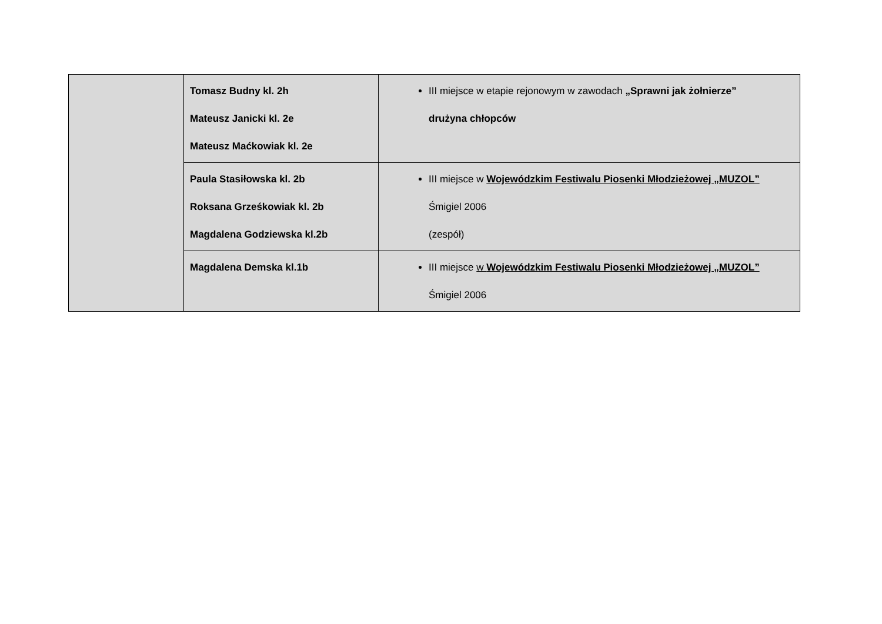| | Tomasz Budny kl. 2h Mateusz Janicki kl. 2e Mateusz Maćkowiak kl. 2e | III miejsce w etapie rejonowym w zawodach „Sprawni jak żołnierze” drużyna chłopców |
| | Paula Stasiłowska kl. 2b Roksana Grześkowiak kl. 2b Magdalena Godziewska kl.2b | III miejsce w Wojewódzkim Festiwalu Piosenki Młodzieżowej „MUZOL” Śmigiel 2006 (zespół) |
| | Magdalena Demska kl.1b | III miejsce w Wojewódzkim Festiwalu Piosenki Młodzieżowej „MUZOL” Śmigiel 2006 |